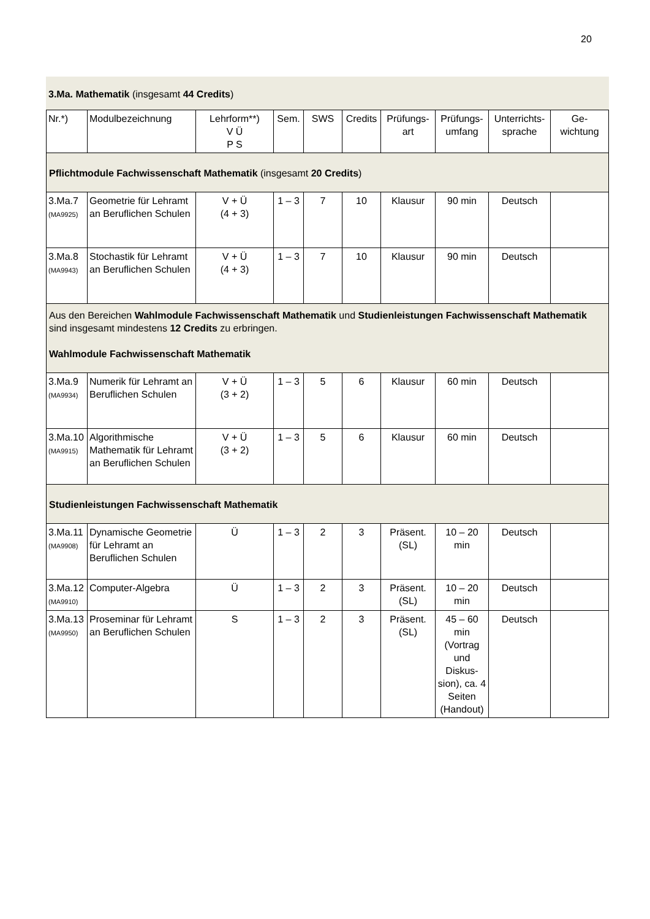20
3.Ma. Mathematik (insgesamt 44 Credits)
| Nr.*) | Modulbezeichnung | Lehrform**) V Ü P S | Sem. | SWS | Credits | Prüfungs- art | Prüfungs- umfang | Unterrichts- sprache | Ge- wichtung |
| --- | --- | --- | --- | --- | --- | --- | --- | --- | --- |
| Pflichtmodule Fachwissenschaft Mathematik (insgesamt 20 Credits ) | | | | | | | | | |
| 3.Ma.7 (MA9925) | Geometrie für Lehramt an Beruflichen Schulen | V + Ü (4 + 3) | 1 – 3 | 7 | 10 | Klausur | 90 min | Deutsch | |
| 3.Ma.8 (MA9943) | Stochastik für Lehramt an Beruflichen Schulen | V + Ü (4 + 3) | 1 – 3 | 7 | 10 | Klausur | 90 min | Deutsch | |
| Aus den Bereichen Wahlmodule Fachwissenschaft Mathematik und Studienleistungen Fachwissenschaft Mathematik sind insgesamt mindestens 12 Credits zu erbringen. Wahlmodule Fachwissenschaft Mathematik | | | | | | | | | |
| 3.Ma.9 (MA9934) | Numerik für Lehramt an Beruflichen Schulen | V + Ü (3 + 2) | 1 – 3 | 5 | 6 | Klausur | 60 min | Deutsch | |
| 3.Ma.10 (MA9915) | Algorithmische Mathematik für Lehramt an Beruflichen Schulen | V + Ü (3 + 2) | 1 – 3 | 5 | 6 | Klausur | 60 min | Deutsch | |
| Studienleistungen Fachwissenschaft Mathematik | | | | | | | | | |
| 3.Ma.11 (MA9908) | Dynamische Geometrie für Lehramt an Beruflichen Schulen | Ü | 1 – 3 | 2 | 3 | Präsent. (SL) | 10 – 20 min | Deutsch | |
| 3.Ma.12 (MA9910) | Computer-Algebra | Ü | 1 – 3 | 2 | 3 | Präsent. (SL) | 10 – 20 min | Deutsch | |
| 3.Ma.13 (MA9950) | Proseminar für Lehramt an Beruflichen Schulen | S | 1 – 3 | 2 | 3 | Präsent. (SL) | 45 – 60 min (Vortrag und Diskus-sion), ca. 4 Seiten (Handout) | Deutsch | |